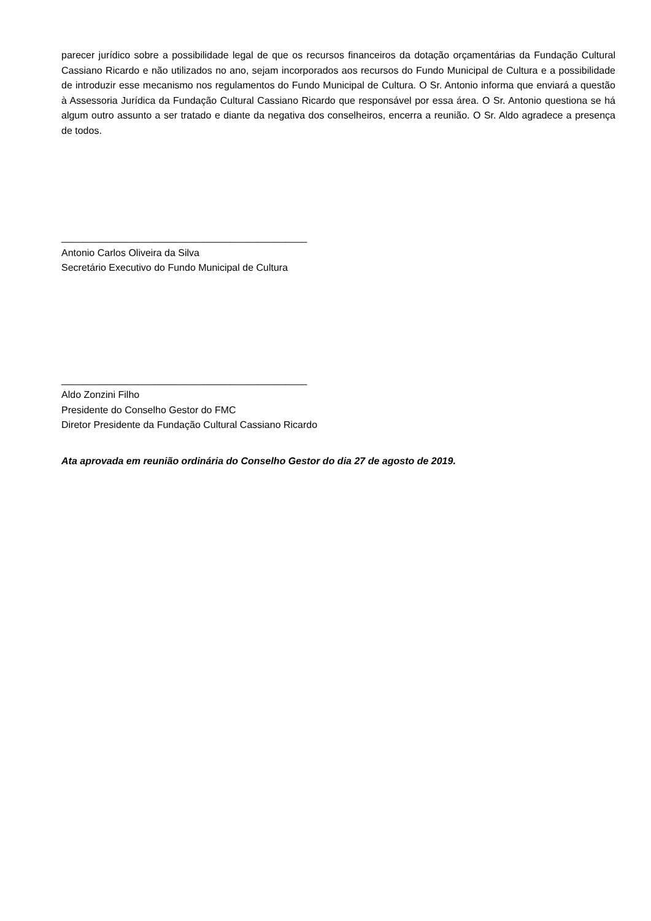parecer jurídico sobre a possibilidade legal de que os recursos financeiros da dotação orçamentárias da Fundação Cultural Cassiano Ricardo e não utilizados no ano, sejam incorporados aos recursos do Fundo Municipal de Cultura e a possibilidade de introduzir esse mecanismo nos regulamentos do Fundo Municipal de Cultura. O Sr. Antonio informa que enviará a questão à Assessoria Jurídica da Fundação Cultural Cassiano Ricardo que responsável por essa área. O Sr. Antonio questiona se há algum outro assunto a ser tratado e diante da negativa dos conselheiros, encerra a reunião. O Sr. Aldo agradece a presença de todos.
_____________________________________________
Antonio Carlos Oliveira da Silva
Secretário Executivo do Fundo Municipal de Cultura
_____________________________________________
Aldo Zonzini Filho
Presidente do Conselho Gestor do FMC
Diretor Presidente da Fundação Cultural Cassiano Ricardo
Ata aprovada em reunião ordinária do Conselho Gestor do dia 27 de agosto de 2019.